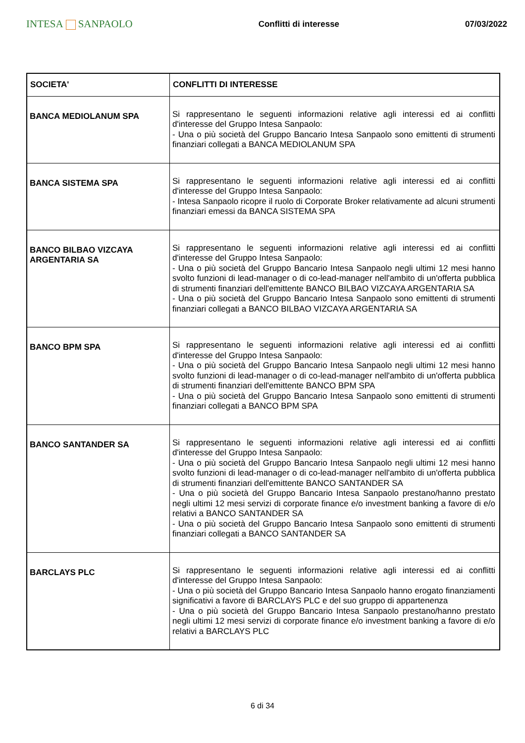INTESA SANPAOLO
Conflitti di interesse 07/03/2022
| SOCIETA' | CONFLITTI DI INTERESSE |
| --- | --- |
| BANCA MEDIOLANUM SPA | Si rappresentano le seguenti informazioni relative agli interessi ed ai conflitti d'interesse del Gruppo Intesa Sanpaolo: - Una o più società del Gruppo Bancario Intesa Sanpaolo sono emittenti di strumenti finanziari collegati a BANCA MEDIOLANUM SPA |
| BANCA SISTEMA SPA | Si rappresentano le seguenti informazioni relative agli interessi ed ai conflitti d'interesse del Gruppo Intesa Sanpaolo: - Intesa Sanpaolo ricopre il ruolo di Corporate Broker relativamente ad alcuni strumenti finanziari emessi da BANCA SISTEMA SPA |
| BANCO BILBAO VIZCAYA ARGENTARIA SA | Si rappresentano le seguenti informazioni relative agli interessi ed ai conflitti d'interesse del Gruppo Intesa Sanpaolo: - Una o più società del Gruppo Bancario Intesa Sanpaolo negli ultimi 12 mesi hanno svolto funzioni di lead-manager o di co-lead-manager nell'ambito di un'offerta pubblica di strumenti finanziari dell'emittente BANCO BILBAO VIZCAYA ARGENTARIA SA - Una o più società del Gruppo Bancario Intesa Sanpaolo sono emittenti di strumenti finanziari collegati a BANCO BILBAO VIZCAYA ARGENTARIA SA |
| BANCO BPM SPA | Si rappresentano le seguenti informazioni relative agli interessi ed ai conflitti d'interesse del Gruppo Intesa Sanpaolo: - Una o più società del Gruppo Bancario Intesa Sanpaolo negli ultimi 12 mesi hanno svolto funzioni di lead-manager o di co-lead-manager nell'ambito di un'offerta pubblica di strumenti finanziari dell'emittente BANCO BPM SPA - Una o più società del Gruppo Bancario Intesa Sanpaolo sono emittenti di strumenti finanziari collegati a BANCO BPM SPA |
| BANCO SANTANDER SA | Si rappresentano le seguenti informazioni relative agli interessi ed ai conflitti d'interesse del Gruppo Intesa Sanpaolo: - Una o più società del Gruppo Bancario Intesa Sanpaolo negli ultimi 12 mesi hanno svolto funzioni di lead-manager o di co-lead-manager nell'ambito di un'offerta pubblica di strumenti finanziari dell'emittente BANCO SANTANDER SA - Una o più società del Gruppo Bancario Intesa Sanpaolo prestano/hanno prestato negli ultimi 12 mesi servizi di corporate finance e/o investment banking a favore di e/o relativi a BANCO SANTANDER SA - Una o più società del Gruppo Bancario Intesa Sanpaolo sono emittenti di strumenti finanziari collegati a BANCO SANTANDER SA |
| BARCLAYS PLC | Si rappresentano le seguenti informazioni relative agli interessi ed ai conflitti d'interesse del Gruppo Intesa Sanpaolo: - Una o più società del Gruppo Bancario Intesa Sanpaolo hanno erogato finanziamenti significativi a favore di BARCLAYS PLC e del suo gruppo di appartenenza - Una o più società del Gruppo Bancario Intesa Sanpaolo prestano/hanno prestato negli ultimi 12 mesi servizi di corporate finance e/o investment banking a favore di e/o relativi a BARCLAYS PLC |
6 di 34